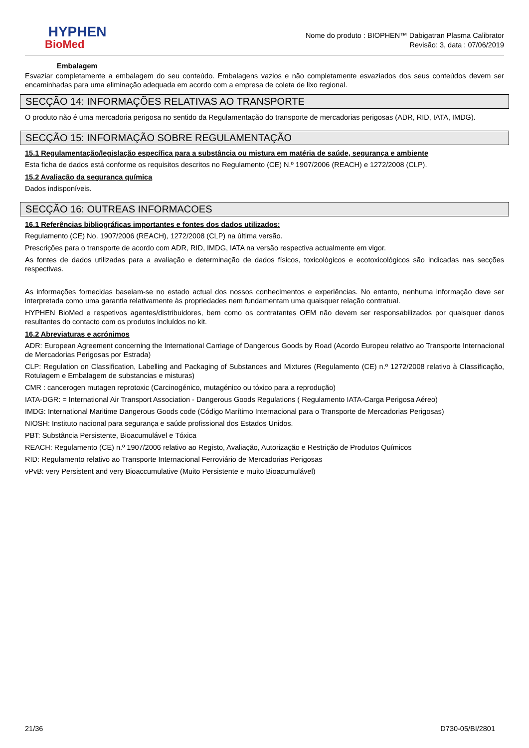HYPHEN
BioMed
Nome do produto : BIOPHEN™ Dabigatran Plasma Calibrator
Revisão: 3, data : 07/06/2019
Embalagem
Esvaziar completamente a embalagem do seu conteúdo. Embalagens vazios e não completamente esvaziados dos seus conteúdos devem ser encaminhadas para uma eliminação adequada em acordo com a empresa de coleta de lixo regional.
SECÇÃO 14: INFORMAÇÕES RELATIVAS AO TRANSPORTE
O produto não é uma mercadoria perigosa no sentido da Regulamentação do transporte de mercadorias perigosas (ADR, RID, IATA, IMDG).
SECÇÃO 15: INFORMAÇÃO SOBRE REGULAMENTAÇÃO
15.1 Regulamentação/legislação específica para a substância ou mistura em matéria de saúde, segurança e ambiente
Esta ficha de dados está conforme os requisitos descritos no Regulamento (CE) N.º 1907/2006 (REACH) e 1272/2008 (CLP).
15.2 Avaliação da segurança química
Dados indisponíveis.
SECÇÃO 16: OUTREAS INFORMACOES
16.1 Referências bibliográficas importantes e fontes dos dados utilizados:
Regulamento (CE) No. 1907/2006 (REACH), 1272/2008 (CLP) na última versão.
Prescrições para o transporte de acordo com ADR, RID, IMDG, IATA na versão respectiva actualmente em vigor.
As fontes de dados utilizadas para a avaliação e determinação de dados físicos, toxicológicos e ecotoxicológicos são indicadas nas secções respectivas.
As informações fornecidas baseiam-se no estado actual dos nossos conhecimentos e experiências. No entanto, nenhuma informação deve ser interpretada como uma garantia relativamente às propriedades nem fundamentam uma quaisquer relação contratual.
HYPHEN BioMed e respetivos agentes/distribuidores, bem como os contratantes OEM não devem ser responsabilizados por quaisquer danos resultantes do contacto com os produtos incluídos no kit.
16.2 Abreviaturas e acrónimos
ADR: European Agreement concerning the International Carriage of Dangerous Goods by Road (Acordo Europeu relativo ao Transporte Internacional de Mercadorias Perigosas por Estrada)
CLP: Regulation on Classification, Labelling and Packaging of Substances and Mixtures (Regulamento (CE) n.º 1272/2008 relativo à Classificação, Rotulagem e Embalagem de substancias e misturas)
CMR : cancerogen mutagen reprotoxic (Carcinogénico, mutagénico ou tóxico para a reprodução)
IATA-DGR: = International Air Transport Association - Dangerous Goods Regulations ( Regulamento IATA-Carga Perigosa Aéreo)
IMDG: International Maritime Dangerous Goods code (Código Marítimo Internacional para o Transporte de Mercadorias Perigosas)
NIOSH: Instituto nacional para segurança e saúde profissional dos Estados Unidos.
PBT: Substância Persistente, Bioacumulável e Tóxica
REACH: Regulamento (CE) n.º 1907/2006 relativo ao Registo, Avaliação, Autorização e Restrição de Produtos Químicos
RID: Regulamento relativo ao Transporte Internacional Ferroviário de Mercadorias Perigosas
vPvB: very Persistent and very Bioaccumulative (Muito Persistente e muito Bioacumulável)
21/36 D730-05/BI/2801